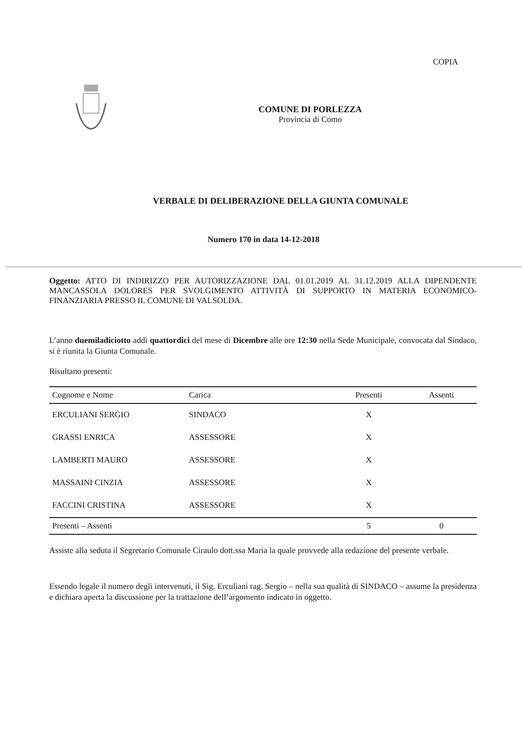COPIA
COMUNE DI PORLEZZA
Provincia di Como
VERBALE DI DELIBERAZIONE DELLA GIUNTA COMUNALE
Numero 170 in data 14-12-2018
Oggetto: ATTO DI INDIRIZZO PER AUTORIZZAZIONE DAL 01.01.2019 AL 31.12.2019 ALLA DIPENDENTE MANCASSOLA DOLORES PER SVOLGIMENTO ATTIVITÀ DI SUPPORTO IN MATERIA ECONOMICO-FINANZIARIA PRESSO IL COMUNE DI VALSOLDA.
L’anno duemiladiciotto addì quattordici del mese di Dicembre alle ore 12:30 nella Sede Municipale, convocata dal Sindaco, si è riunita la Giunta Comunale.
Risultano presenti:
| Cognome e Nome | Carica | Presenti | Assenti |
| --- | --- | --- | --- |
| ERCULIANI SERGIO | SINDACO | X | |
| GRASSI ENRICA | ASSESSORE | X | |
| LAMBERTI MAURO | ASSESSORE | X | |
| MASSAINI CINZIA | ASSESSORE | X | |
| FACCINI CRISTINA | ASSESSORE | X | |
| Presenti – Assenti | | 5 | 0 |
Assiste alla seduta il Segretario Comunale Ciraulo dott.ssa Maria la quale provvede alla redazione del presente verbale.
Essendo legale il numero degli intervenuti, il Sig. Erculiani rag. Sergio – nella sua qualità di SINDACO – assume la presidenza e dichiara aperta la discussione per la trattazione dell’argomento indicato in oggetto.